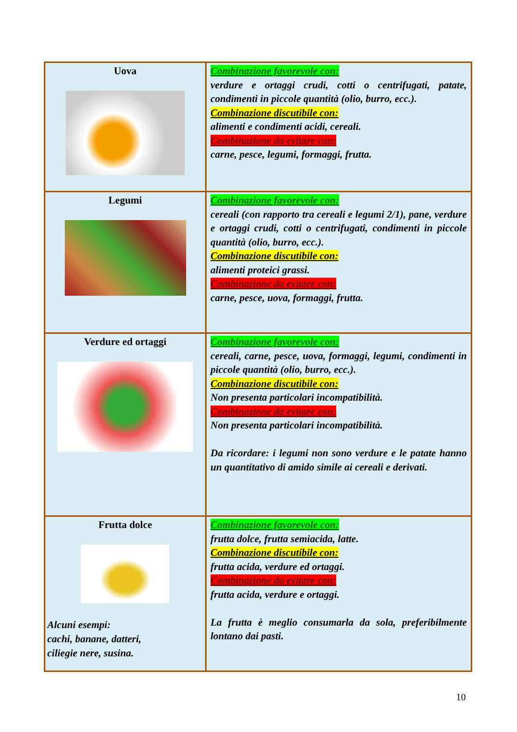| Uova | Combinazione favorevole con: verdure e ortaggi crudi, cotti o centrifugati, patate, condimenti in piccole quantità (olio, burro, ecc.). Combinazione discutibile con: alimenti e condimenti acidi, cereali. Combinazione da evitare con: carne, pesce, legumi, formaggi, frutta. |
| Legumi | Combinazione favorevole con: cereali (con rapporto tra cereali e legumi 2/1), pane, verdure e ortaggi crudi, cotti o centrifugati, condimenti in piccole quantità (olio, burro, ecc.). Combinazione discutibile con: alimenti proteici grassi. Combinazione da evitare con: carne, pesce, uova, formaggi, frutta. |
| Verdure ed ortaggi | Combinazione favorevole con: cereali, carne, pesce, uova, formaggi, legumi, condimenti in piccole quantità (olio, burro, ecc.). Combinazione discutibile con: Non presenta particolari incompatibilità. Combinazione da evitare con: Non presenta particolari incompatibilità. Da ricordare: i legumi non sono verdure e le patate hanno un quantitativo di amido simile ai cereali e derivati. |
| Frutta dolce Alcuni esempi: cachi, banane, datteri, ciliegie nere, susina. | Combinazione favorevole con: frutta dolce, frutta semiacida, latte. Combinazione discutibile con: frutta acida, verdure ed ortaggi. Combinazione da evitare con: frutta acida, verdure e ortaggi. La frutta è meglio consumarla da sola, preferibilmente lontano dai pasti. |
10